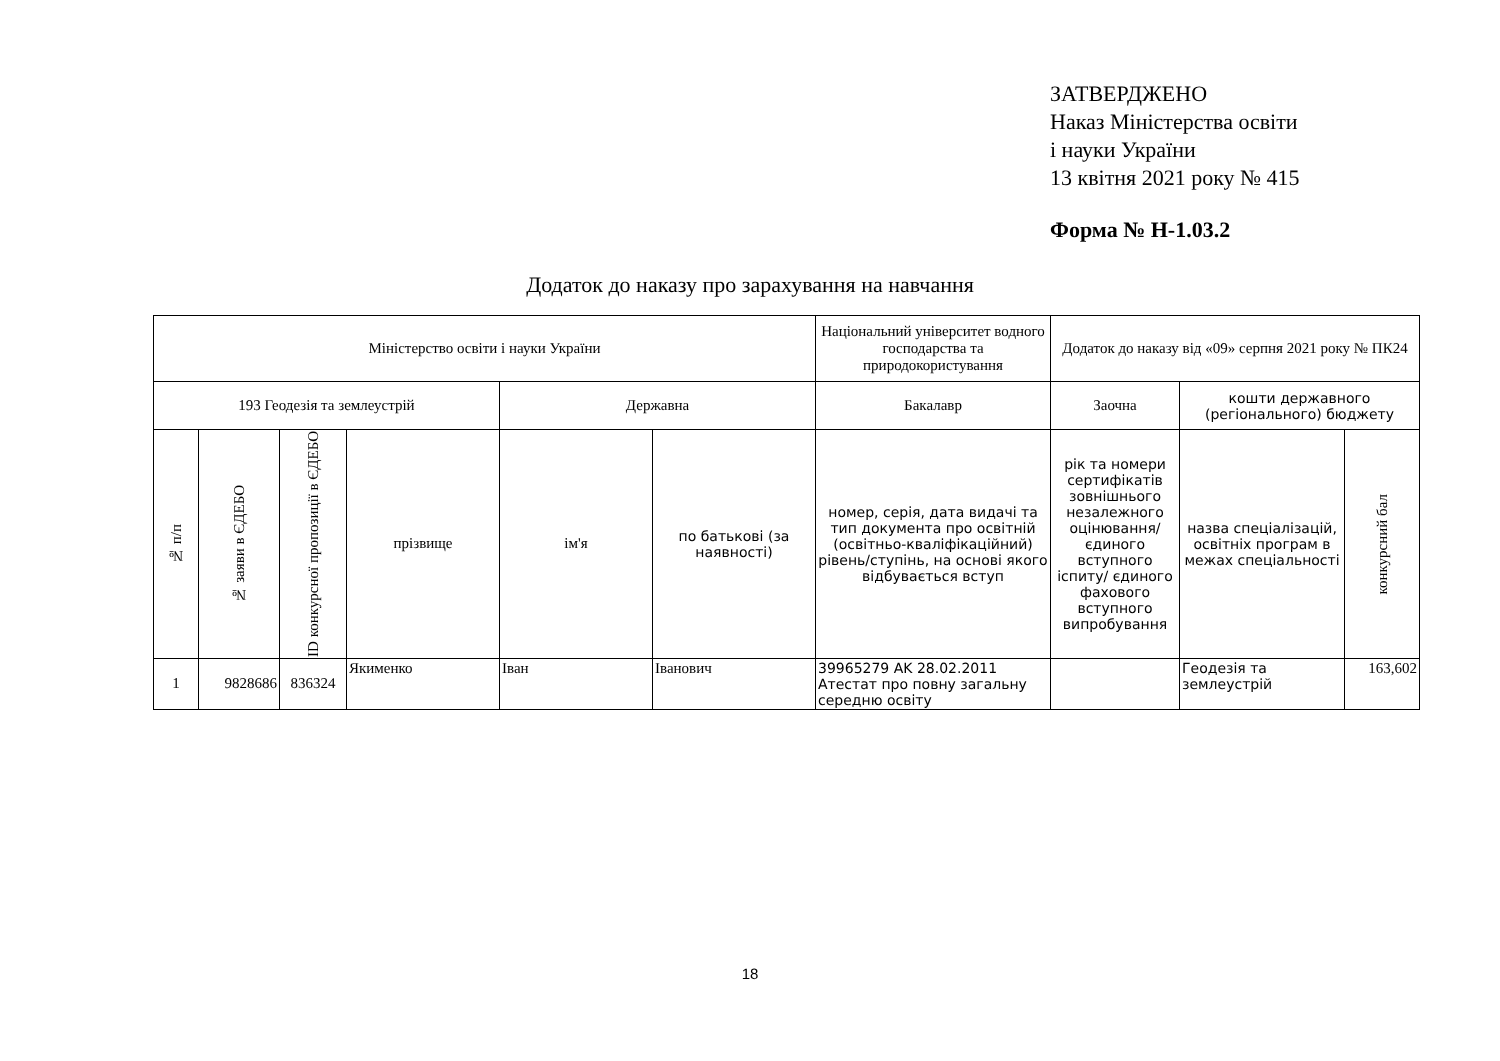ЗАТВЕРДЖЕНО
Наказ Міністерства освіти
і науки України
13 квітня 2021 року № 415
Форма № Н-1.03.2
Додаток до наказу про зарахування на навчання
| Міністерство освіти і науки України | | | | | | Національний університет водного господарства та природокористування | Додаток до наказу від «09» серпня 2021 року № ПК24 | | |
| 193 Геодезія та землеустрій | | | | Державна | | Бакалавр | Заочна | кошти державного (регіонального) бюджету | |
| № п/п | № заяви в ЄДЕБО | ID конкурсної пропозиції в ЄДЕБО | прізвище | ім'я | по батькові (за наявності) | номер, серія, дата видачі та тип документа про освітній (освітньо-кваліфікаційний) рівень/ступінь, на основі якого відбувається вступ | рік та номери сертифікатів зовнішнього незалежного оцінювання/ єдиного вступного іспиту/ єдиного фахового вступного випробування | назва спеціалізацій, освітніх програм в межах спеціальності | конкурсний бал |
| 1 | 9828686 | 836324 | Якименко | Іван | Іванович | 39965279 AK 28.02.2011 Атестат про повну загальну середню освіту | | Геодезія та землеустрій | 163,602 |
18